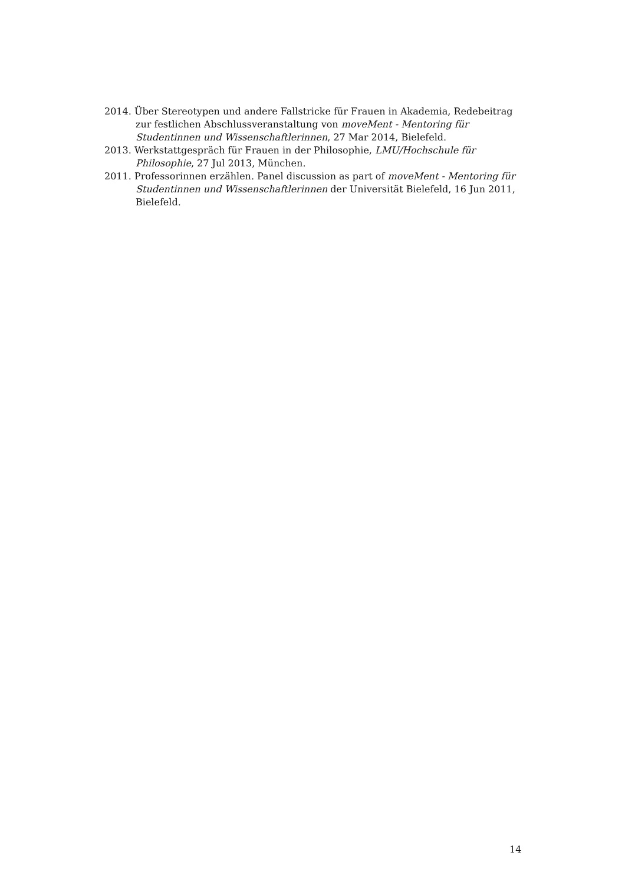2014. Über Stereotypen und andere Fallstricke für Frauen in Akademia, Redebeitrag zur festlichen Abschlussveranstaltung von moveMent - Mentoring für Studentinnen und Wissenschaftlerinnen, 27 Mar 2014, Bielefeld.
2013. Werkstattgespräch für Frauen in der Philosophie, LMU/Hochschule für Philosophie, 27 Jul 2013, München.
2011. Professorinnen erzählen. Panel discussion as part of moveMent - Mentoring für Studentinnen und Wissenschaftlerinnen der Universität Bielefeld, 16 Jun 2011, Bielefeld.
14